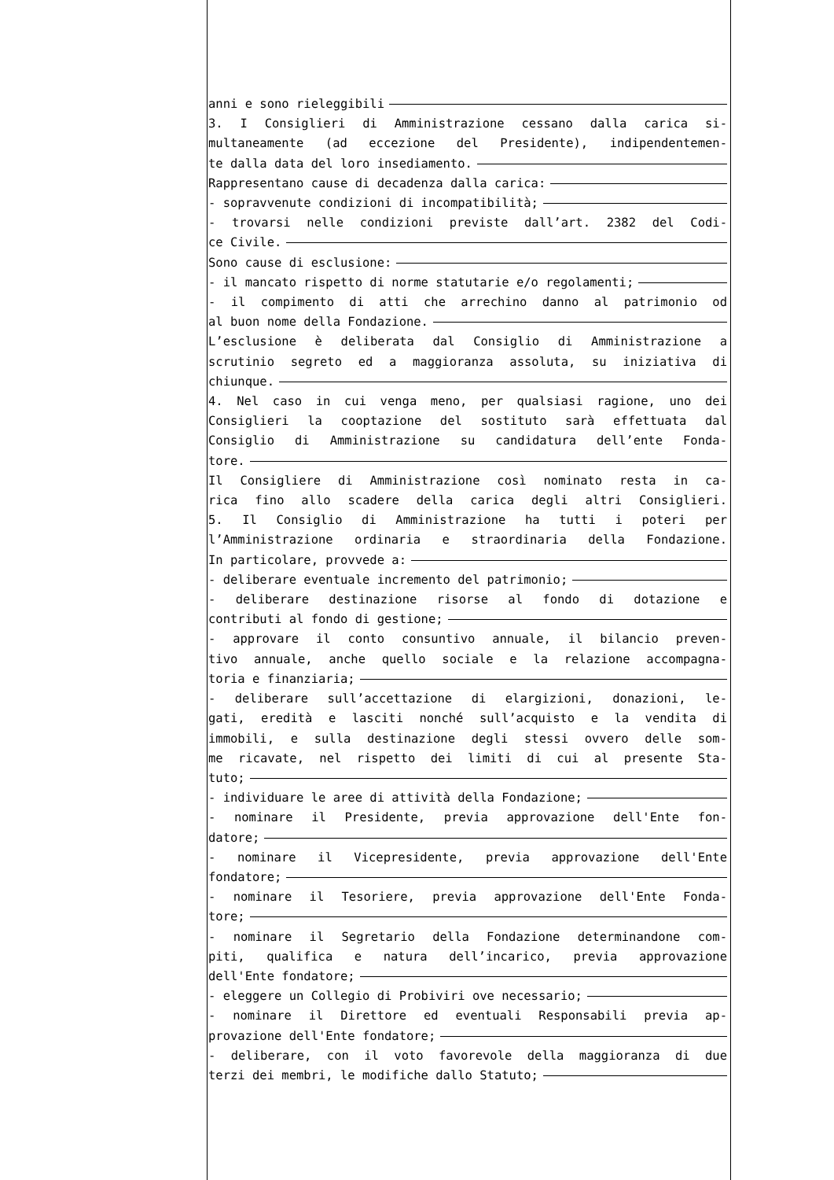anni e sono rieleggibili
3. I Consiglieri di Amministrazione cessano dalla carica si-
multaneamente (ad eccezione del Presidente), indipendentemen-
te dalla data del loro insediamento.
Rappresentano cause di decadenza dalla carica:
- sopravvenute condizioni di incompatibilità;
- trovarsi nelle condizioni previste dall’art. 2382 del Codi-
ce Civile.
Sono cause di esclusione:
- il mancato rispetto di norme statutarie e/o regolamenti;
- il compimento di atti che arrechino danno al patrimonio od
al buon nome della Fondazione.
L’esclusione è deliberata dal Consiglio di Amministrazione a
scrutinio segreto ed a maggioranza assoluta, su iniziativa di
chiunque.
4. Nel caso in cui venga meno, per qualsiasi ragione, uno dei
Consiglieri la cooptazione del sostituto sarà effettuata dal
Consiglio di Amministrazione su candidatura dell’ente Fonda-
tore.
Il Consigliere di Amministrazione così nominato resta in ca-
rica fino allo scadere della carica degli altri Consiglieri.
5. Il Consiglio di Amministrazione ha tutti i poteri per
l’Amministrazione ordinaria e straordinaria della Fondazione.
In particolare, provvede a:
- deliberare eventuale incremento del patrimonio;
- deliberare destinazione risorse al fondo di dotazione e
contributi al fondo di gestione;
- approvare il conto consuntivo annuale, il bilancio preven-
tivo annuale, anche quello sociale e la relazione accompagna-
toria e finanziaria;
- deliberare sull’accettazione di elargizioni, donazioni, le-
gati, eredità e lasciti nonché sull’acquisto e la vendita di
immobili, e sulla destinazione degli stessi ovvero delle som-
me ricavate, nel rispetto dei limiti di cui al presente Sta-
tuto;
- individuare le aree di attività della Fondazione;
- nominare il Presidente, previa approvazione dell'Ente fon-
datore;
- nominare il Vicepresidente, previa approvazione dell'Ente
fondatore;
- nominare il Tesoriere, previa approvazione dell'Ente Fonda-
tore;
- nominare il Segretario della Fondazione determinandone com-
piti, qualifica e natura dell’incarico, previa approvazione
dell'Ente fondatore;
- eleggere un Collegio di Probiviri ove necessario;
- nominare il Direttore ed eventuali Responsabili previa ap-
provazione dell'Ente fondatore;
- deliberare, con il voto favorevole della maggioranza di due
terzi dei membri, le modifiche dallo Statuto;